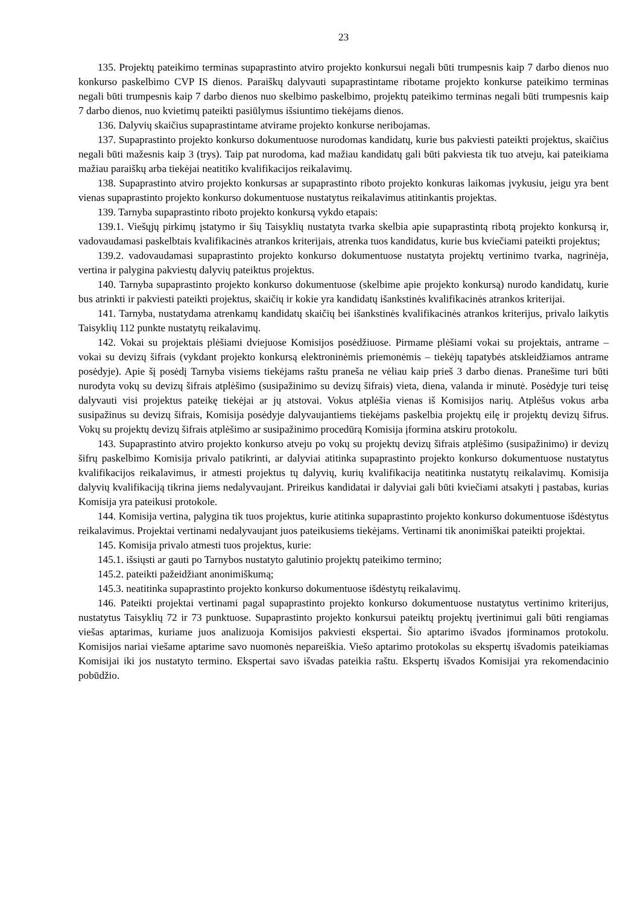23
135. Projektų pateikimo terminas supaprastinto atviro projekto konkursui negali būti trumpesnis kaip 7 darbo dienos nuo konkurso paskelbimo CVP IS dienos. Paraiškų dalyvauti supaprastintame ribotame projekto konkurse pateikimo terminas negali būti trumpesnis kaip 7 darbo dienos nuo skelbimo paskelbimo, projektų pateikimo terminas negali būti trumpesnis kaip 7 darbo dienos, nuo kvietimų pateikti pasiūlymus išsiuntimo tiekėjams dienos.
136. Dalyvių skaičius supaprastintame atvirame projekto konkurse neribojamas.
137. Supaprastinto projekto konkurso dokumentuose nurodomas kandidatų, kurie bus pakviesti pateikti projektus, skaičius negali būti mažesnis kaip 3 (trys). Taip pat nurodoma, kad mažiau kandidatų gali būti pakviesta tik tuo atveju, kai pateikiama mažiau paraiškų arba tiekėjai neatitiko kvalifikacijos reikalavimų.
138. Supaprastinto atviro projekto konkursas ar supaprastinto riboto projekto konkuras laikomas įvykusiu, jeigu yra bent vienas supaprastinto projekto konkurso dokumentuose nustatytus reikalavimus atitinkantis projektas.
139. Tarnyba supaprastinto riboto projekto konkursą vykdo etapais:
139.1. Viešųjų pirkimų įstatymo ir šių Taisyklių nustatyta tvarka skelbia apie supaprastintą ribotą projekto konkursą ir, vadovaudamasi paskelbtais kvalifikacinės atrankos kriterijais, atrenka tuos kandidatus, kurie bus kviečiami pateikti projektus;
139.2. vadovaudamasi supaprastinto projekto konkurso dokumentuose nustatyta projektų vertinimo tvarka, nagrinėja, vertina ir palygina pakviestų dalyvių pateiktus projektus.
140. Tarnyba supaprastinto projekto konkurso dokumentuose (skelbime apie projekto konkursą) nurodo kandidatų, kurie bus atrinkti ir pakviesti pateikti projektus, skaičių ir kokie yra kandidatų išankstinės kvalifikacinės atrankos kriterijai.
141. Tarnyba, nustatydama atrenkamų kandidatų skaičių bei išankstinės kvalifikacinės atrankos kriterijus, privalo laikytis Taisyklių 112 punkte nustatytų reikalavimų.
142. Vokai su projektais plėšiami dviejuose Komisijos posėdžiuose. Pirmame plėšiami vokai su projektais, antrame – vokai su devizų šifrais (vykdant projekto konkursą elektroninėmis priemonėmis – tiekėjų tapatybės atskleidžiamos antrame posėdyje). Apie šį posėdį Tarnyba visiems tiekėjams raštu praneša ne vėliau kaip prieš 3 darbo dienas. Pranešime turi būti nurodyta vokų su devizų šifrais atplėšimo (susipažinimo su devizų šifrais) vieta, diena, valanda ir minutė. Posėdyje turi teisę dalyvauti visi projektus pateikę tiekėjai ar jų atstovai. Vokus atplėšia vienas iš Komisijos narių. Atplėšus vokus arba susipažinus su devizų šifrais, Komisija posėdyje dalyvaujantiems tiekėjams paskelbia projektų eilę ir projektų devizų šifrus. Vokų su projektų devizų šifrais atplėšimo ar susipažinimo procedūrą Komisija įformina atskiru protokolu.
143. Supaprastinto atviro projekto konkurso atveju po vokų su projektų devizų šifrais atplėšimo (susipažinimo) ir devizų šifrų paskelbimo Komisija privalo patikrinti, ar dalyviai atitinka supaprastinto projekto konkurso dokumentuose nustatytus kvalifikacijos reikalavimus, ir atmesti projektus tų dalyvių, kurių kvalifikacija neatitinka nustatytų reikalavimų. Komisija dalyvių kvalifikaciją tikrina jiems nedalyvaujant. Prireikus kandidatai ir dalyviai gali būti kviečiami atsakyti į pastabas, kurias Komisija yra pateikusi protokole.
144. Komisija vertina, palygina tik tuos projektus, kurie atitinka supaprastinto projekto konkurso dokumentuose išdėstytus reikalavimus. Projektai vertinami nedalyvaujant juos pateikusiems tiekėjams. Vertinami tik anonimiškai pateikti projektai.
145. Komisija privalo atmesti tuos projektus, kurie:
145.1. išsiųsti ar gauti po Tarnybos nustatyto galutinio projektų pateikimo termino;
145.2. pateikti pažeidžiant anonimiškumą;
145.3. neatitinka supaprastinto projekto konkurso dokumentuose išdėstytų reikalavimų.
146. Pateikti projektai vertinami pagal supaprastinto projekto konkurso dokumentuose nustatytus vertinimo kriterijus, nustatytus Taisyklių 72 ir 73 punktuose. Supaprastinto projekto konkursui pateiktų projektų įvertinimui gali būti rengiamas viešas aptarimas, kuriame juos analizuoja Komisijos pakviesti ekspertai. Šio aptarimo išvados įforminamos protokolu. Komisijos nariai viešame aptarime savo nuomonės nepareiškia. Viešo aptarimo protokolas su ekspertų išvadomis pateikiamas Komisijai iki jos nustatyto termino. Ekspertai savo išvadas pateikia raštu. Ekspertų išvados Komisijai yra rekomendacinio pobūdžio.